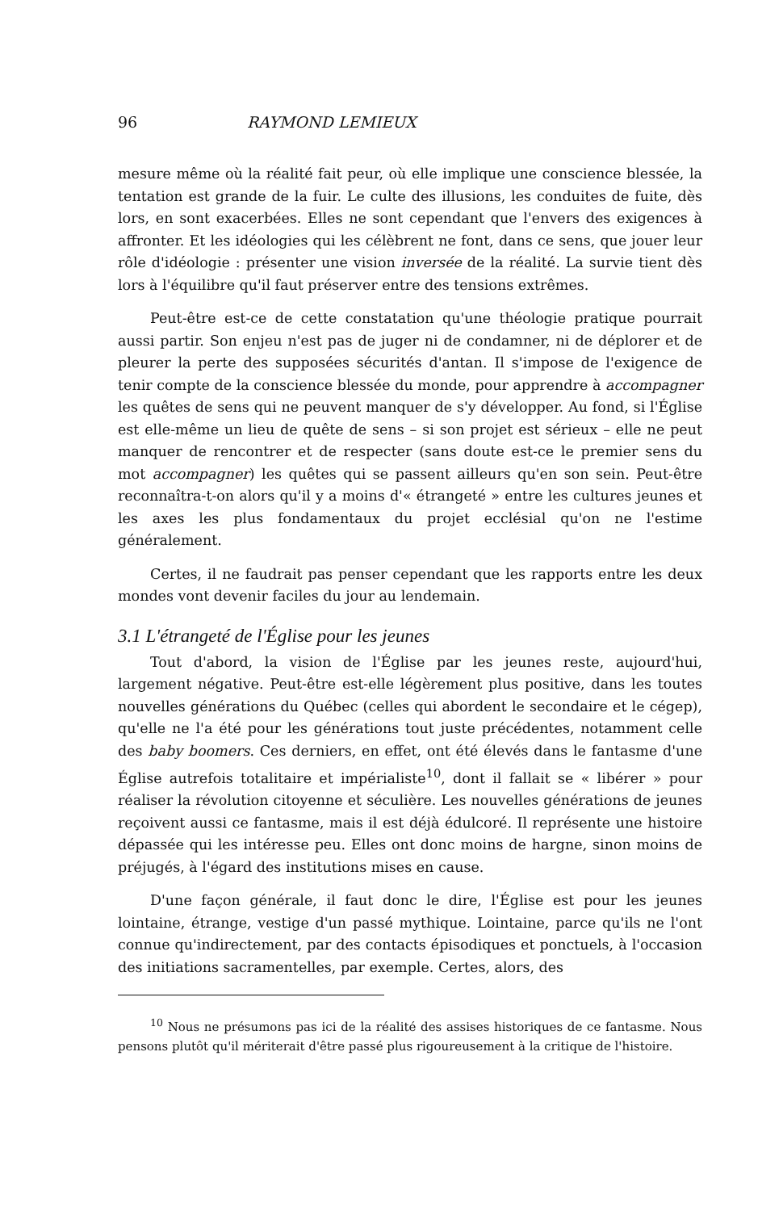96 RAYMOND LEMIEUX
mesure même où la réalité fait peur, où elle implique une conscience blessée, la tentation est grande de la fuir. Le culte des illusions, les conduites de fuite, dès lors, en sont exacerbées. Elles ne sont cependant que l'envers des exigences à affronter. Et les idéologies qui les célèbrent ne font, dans ce sens, que jouer leur rôle d'idéologie : présenter une vision inversée de la réalité. La survie tient dès lors à l'équilibre qu'il faut préserver entre des tensions extrêmes.
Peut-être est-ce de cette constatation qu'une théologie pratique pourrait aussi partir. Son enjeu n'est pas de juger ni de condamner, ni de déplorer et de pleurer la perte des supposées sécurités d'antan. Il s'impose de l'exigence de tenir compte de la conscience blessée du monde, pour apprendre à accompagner les quêtes de sens qui ne peuvent manquer de s'y développer. Au fond, si l'Église est elle-même un lieu de quête de sens – si son projet est sérieux – elle ne peut manquer de rencontrer et de respecter (sans doute est-ce le premier sens du mot accompagner) les quêtes qui se passent ailleurs qu'en son sein. Peut-être reconnaîtra-t-on alors qu'il y a moins d'« étrangeté » entre les cultures jeunes et les axes les plus fondamentaux du projet ecclésial qu'on ne l'estime généralement.
Certes, il ne faudrait pas penser cependant que les rapports entre les deux mondes vont devenir faciles du jour au lendemain.
3.1 L'étrangeté de l'Église pour les jeunes
Tout d'abord, la vision de l'Église par les jeunes reste, aujourd'hui, largement négative. Peut-être est-elle légèrement plus positive, dans les toutes nouvelles générations du Québec (celles qui abordent le secondaire et le cégep), qu'elle ne l'a été pour les générations tout juste précédentes, notamment celle des baby boomers. Ces derniers, en effet, ont été élevés dans le fantasme d'une Église autrefois totalitaire et impérialiste<sup>10</sup>, dont il fallait se « libérer » pour réaliser la révolution citoyenne et séculière. Les nouvelles générations de jeunes reçoivent aussi ce fantasme, mais il est déjà édulcoré. Il représente une histoire dépassée qui les intéresse peu. Elles ont donc moins de hargne, sinon moins de préjugés, à l'égard des institutions mises en cause.
D'une façon générale, il faut donc le dire, l'Église est pour les jeunes lointaine, étrange, vestige d'un passé mythique. Lointaine, parce qu'ils ne l'ont connue qu'indirectement, par des contacts épisodiques et ponctuels, à l'occasion des initiations sacramentelles, par exemple. Certes, alors, des
<sup>10</sup> Nous ne présumons pas ici de la réalité des assises historiques de ce fantasme. Nous pensons plutôt qu'il mériterait d'être passé plus rigoureusement à la critique de l'histoire.